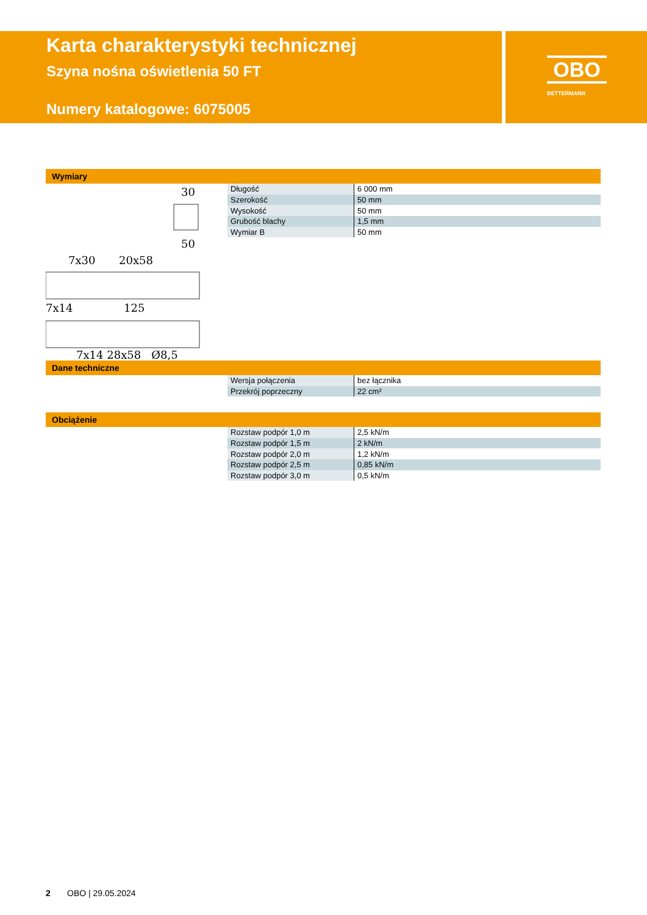Karta charakterystyki technicznej
Szyna nośna oświetlenia 50 FT
Numery katalogowe: 6075005
OBO
BETTERMANN
Wymiary
30
50
7x30
20x58
7x14
125
| Długość | 6 000 mm |
| Szerokość | 50 mm |
| Wysokość | 50 mm |
| Grubość blachy | 1,5 mm |
| Wymiar B | 50 mm |
7x14 28x58 Ø8,5
Dane techniczne
| Wersja połączenia | bez łącznika |
| Przekrój poprzeczny | 22 cm² |
Obciążenie
| Rozstaw podpór 1,0 m | 2,5 kN/m |
| Rozstaw podpór 1,5 m | 2 kN/m |
| Rozstaw podpór 2,0 m | 1,2 kN/m |
| Rozstaw podpór 2,5 m | 0,85 kN/m |
| Rozstaw podpór 3,0 m | 0,5 kN/m |
2 OBO | 29.05.2024